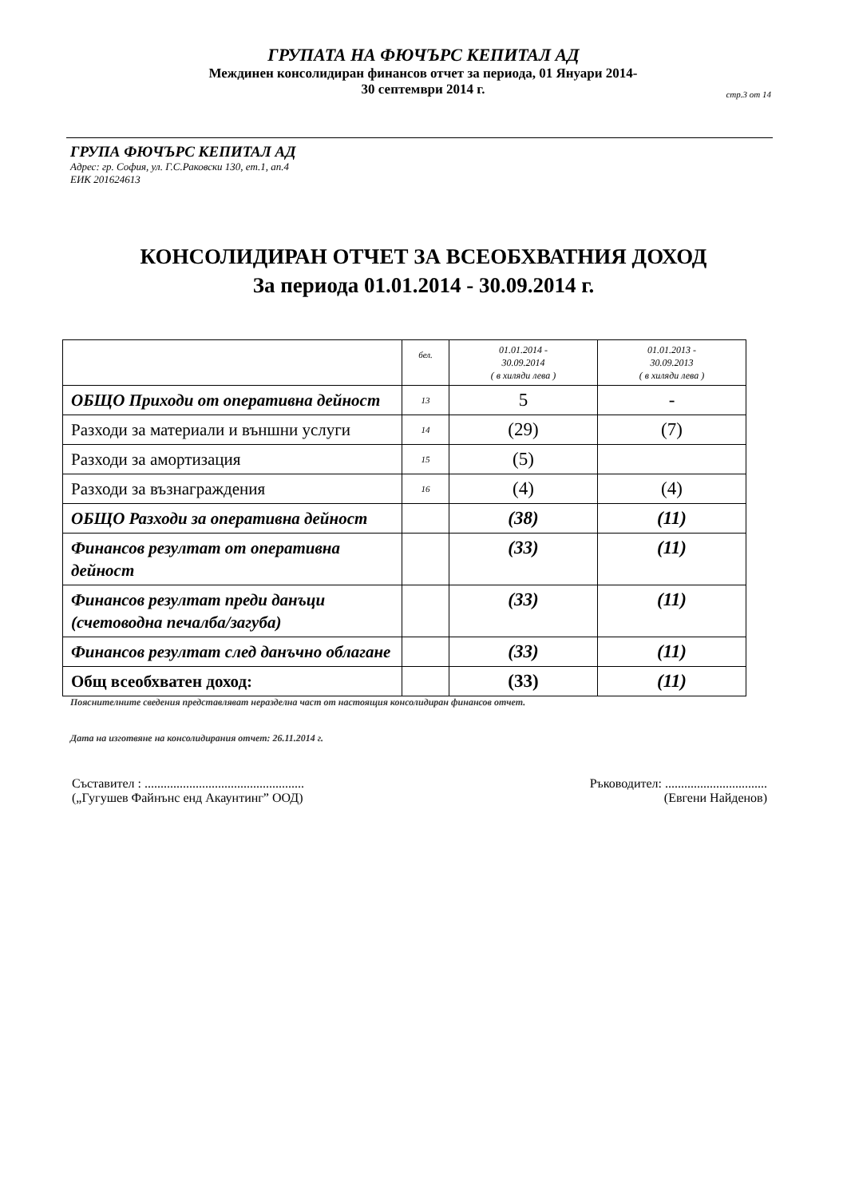ГРУПАТА НА ФЮЧЪРС КЕПИТАЛ АД
Междинен консолидиран финансов отчет за периода, 01 Януари 2014-
30 септември 2014 г.
стр.3 от 14
ГРУПА ФЮЧЪРС КЕПИТАЛ АД
Адрес: гр. София, ул. Г.С.Раковски 130, ет.1, ап.4
ЕИК 201624613
КОНСОЛИДИРАН ОТЧЕТ ЗА ВСЕОБХВАТНИЯ ДОХОД
За периода 01.01.2014 - 30.09.2014 г.
| | бел. | 01.01.2014 - 30.09.2014 ( в хиляди лева ) | 01.01.2013 - 30.09.2013 ( в хиляди лева ) |
| ОБЩО Приходи от оперативна дейност | 13 | 5 | - |
| Разходи за материали и външни услуги | 14 | (29) | (7) |
| Разходи за амортизация | 15 | (5) | |
| Разходи за възнаграждения | 16 | (4) | (4) |
| ОБЩО Разходи за оперативна дейност | | (38) | (11) |
| Финансов резултат от оперативна дейност | | (33) | (11) |
| Финансов резултат преди данъци (счетоводна печалба/загуба) | | (33) | (11) |
| Финансов резултат след данъчно облагане | | (33) | (11) |
| Общ всеобхватен доход: | | (33) | (11) |
Пояснителните сведения представляват неразделна част от настоящия консолидиран финансов отчет.
Дата на изготвяне на консолидирания отчет: 26.11.2014 г.
Съставител : ..................................................
(„Гугушев Файнънс енд Акаунтинг” ООД)
Ръководител: ................................
(Евгени Найденов)